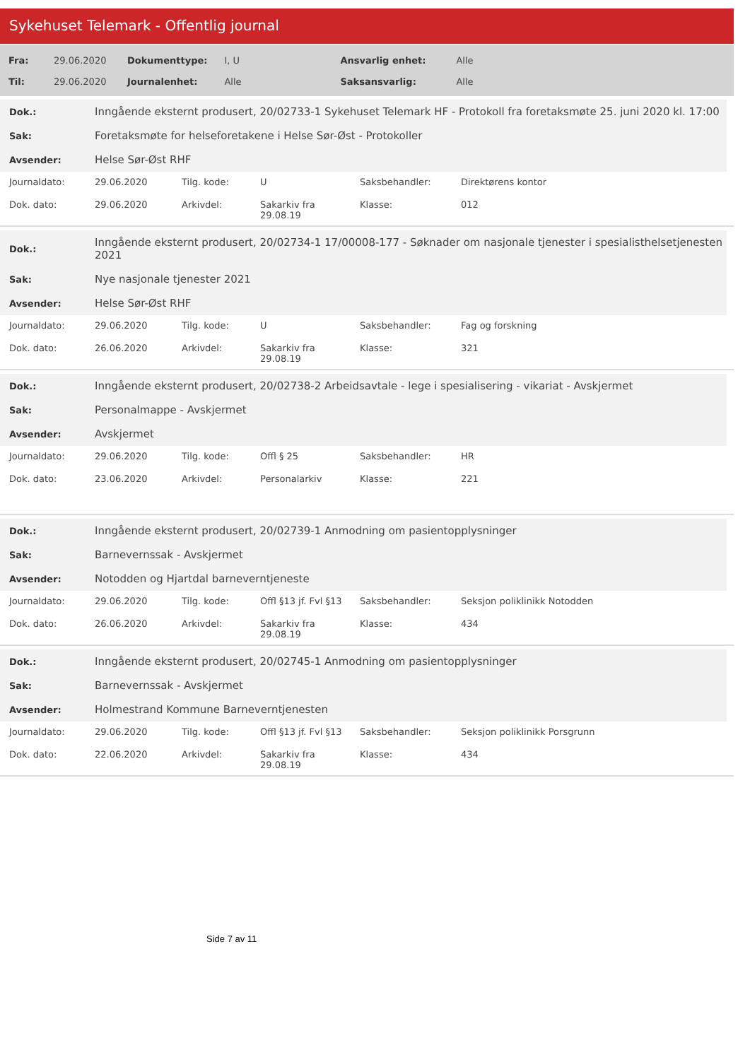Sykehuset Telemark - Offentlig journal
| Fra: | 29.06.2020 | Dokumenttype: | I, U | Ansvarlig enhet: | Alle |
| Til: | 29.06.2020 | Journalenhet: | Alle | Saksansvarlig: | Alle |
| Dok.: | Inngående eksternt produsert, 20/02733-1 Sykehuset Telemark HF - Protokoll fra foretaksmøte 25. juni 2020 kl. 17:00 |
| Sak: | Foretaksmøte for helseforetakene i Helse Sør-Øst - Protokoller |
| Avsender: | Helse Sør-Øst RHF |
| Journaldato: | 29.06.2020 | Tilg. kode: | U | Saksbehandler: | Direktørens kontor |
| Dok. dato: | 29.06.2020 | Arkivdel: | Sakarkiv fra 29.08.19 | Klasse: | 012 |
| Dok.: | Inngående eksternt produsert, 20/02734-1 17/00008-177 - Søknader om nasjonale tjenester i spesialisthelsetjenesten 2021 |
| Sak: | Nye nasjonale tjenester 2021 |
| Avsender: | Helse Sør-Øst RHF |
| Journaldato: | 29.06.2020 | Tilg. kode: | U | Saksbehandler: | Fag og forskning |
| Dok. dato: | 26.06.2020 | Arkivdel: | Sakarkiv fra 29.08.19 | Klasse: | 321 |
| Dok.: | Inngående eksternt produsert, 20/02738-2 Arbeidsavtale - lege i spesialisering - vikariat - Avskjermet |
| Sak: | Personalmappe - Avskjermet |
| Avsender: | Avskjermet |
| Journaldato: | 29.06.2020 | Tilg. kode: | Offl § 25 | Saksbehandler: | HR |
| Dok. dato: | 23.06.2020 | Arkivdel: | Personalarkiv | Klasse: | 221 |
| Dok.: | Inngående eksternt produsert, 20/02739-1 Anmodning om pasientopplysninger |
| Sak: | Barnevernssak - Avskjermet |
| Avsender: | Notodden og Hjartdal barneverntjeneste |
| Journaldato: | 29.06.2020 | Tilg. kode: | Offl §13 jf. Fvl §13 | Saksbehandler: | Seksjon poliklinikk Notodden |
| Dok. dato: | 26.06.2020 | Arkivdel: | Sakarkiv fra 29.08.19 | Klasse: | 434 |
| Dok.: | Inngående eksternt produsert, 20/02745-1 Anmodning om pasientopplysninger |
| Sak: | Barnevernssak - Avskjermet |
| Avsender: | Holmestrand Kommune Barneverntjenesten |
| Journaldato: | 29.06.2020 | Tilg. kode: | Offl §13 jf. Fvl §13 | Saksbehandler: | Seksjon poliklinikk Porsgrunn |
| Dok. dato: | 22.06.2020 | Arkivdel: | Sakarkiv fra 29.08.19 | Klasse: | 434 |
Side 7 av 11